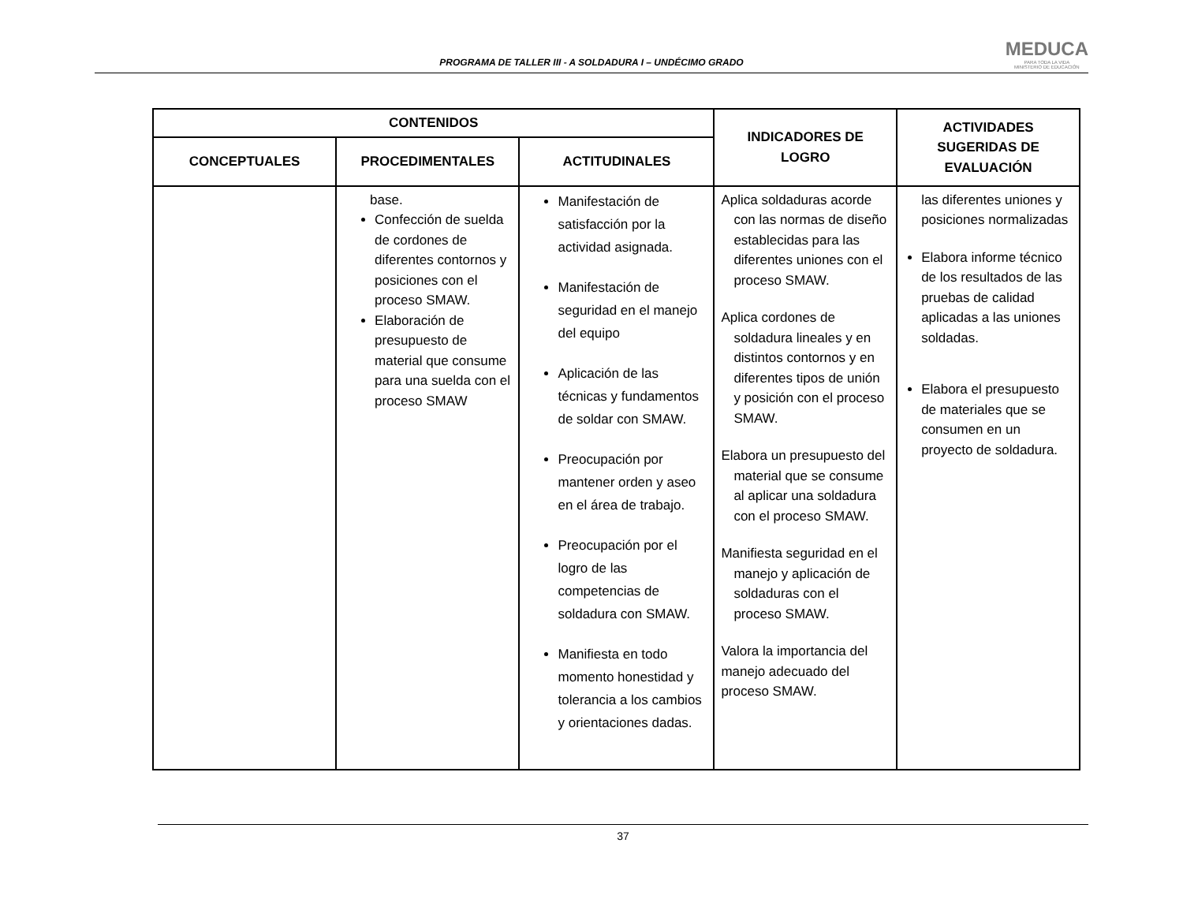PROGRAMA DE TALLER III - A SOLDADURA I – UNDÉCIMO GRADO
MEDUCA
PARA TODA LA VIDA
MINISTERIO DE EDUCACIÓN
| CONTENIDOS | | | INDICADORES DE LOGRO | ACTIVIDADES SUGERIDAS DE EVALUACIÓN |
| --- | --- | --- | --- | --- |
| CONCEPTUALES | PROCEDIMENTALES | ACTITUDINALES | | |
| | base. Confección de suelda de cordones de diferentes contornos y posiciones con el proceso SMAW. Elaboración de presupuesto de material que consume para una suelda con el proceso SMAW | Manifestación de satisfacción por la actividad asignada. Manifestación de seguridad en el manejo del equipo Aplicación de las técnicas y fundamentos de soldar con SMAW. Preocupación por mantener orden y aseo en el área de trabajo. Preocupación por el logro de las competencias de soldadura con SMAW. Manifiesta en todo momento honestidad y tolerancia a los cambios y orientaciones dadas. | Aplica soldaduras acorde con las normas de diseño establecidas para las diferentes uniones con el proceso SMAW. Aplica cordones de soldadura lineales y en distintos contornos y en diferentes tipos de unión y posición con el proceso SMAW. Elabora un presupuesto del material que se consume al aplicar una soldadura con el proceso SMAW. Manifiesta seguridad en el manejo y aplicación de soldaduras con el proceso SMAW. Valora la importancia del manejo adecuado del proceso SMAW. | las diferentes uniones y posiciones normalizadas Elabora informe técnico de los resultados de las pruebas de calidad aplicadas a las uniones soldadas. Elabora el presupuesto de materiales que se consumen en un proyecto de soldadura. |
37